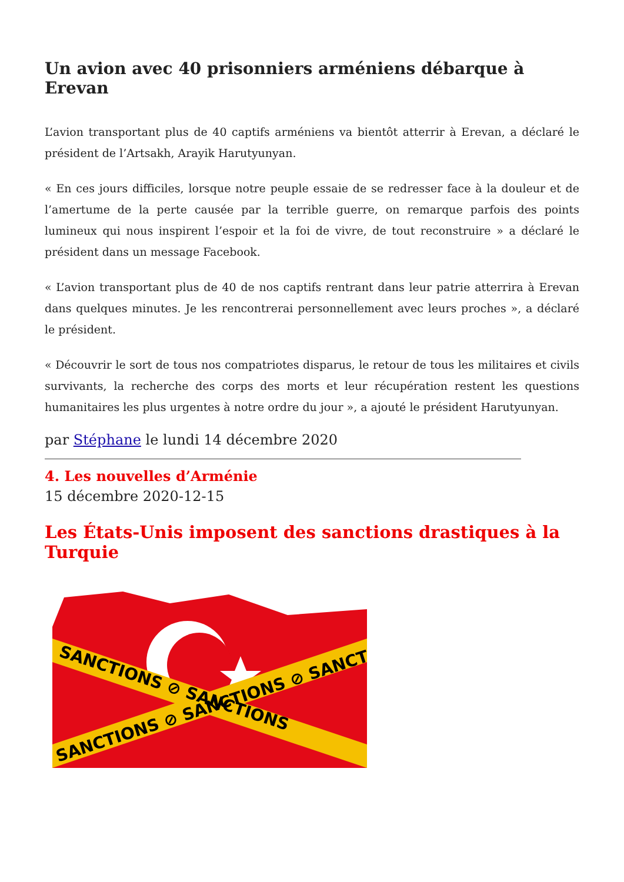Un avion avec 40 prisonniers arméniens débarque à Erevan
L’avion transportant plus de 40 captifs arméniens va bientôt atterrir à Erevan, a déclaré le président de l’Artsakh, Arayik Harutyunyan.
« En ces jours difficiles, lorsque notre peuple essaie de se redresser face à la douleur et de l’amertume de la perte causée par la terrible guerre, on remarque parfois des points lumineux qui nous inspirent l’espoir et la foi de vivre, de tout reconstruire » a déclaré le président dans un message Facebook.
« L’avion transportant plus de 40 de nos captifs rentrant dans leur patrie atterrira à Erevan dans quelques minutes. Je les rencontrerai personnellement avec leurs proches », a déclaré le président.
« Découvrir le sort de tous nos compatriotes disparus, le retour de tous les militaires et civils survivants, la recherche des corps des morts et leur récupération restent les questions humanitaires les plus urgentes à notre ordre du jour », a ajouté le président Harutyunyan.
par Stéphane le lundi 14 décembre 2020
4. Les nouvelles d’Arménie
15 décembre 2020-12-15
Les États-Unis imposent des sanctions drastiques à la Turquie
SANCTIONS ⊘ SANCTIONS
SANCTIONS ⊘ SANCTIONS ⊘ SANCT